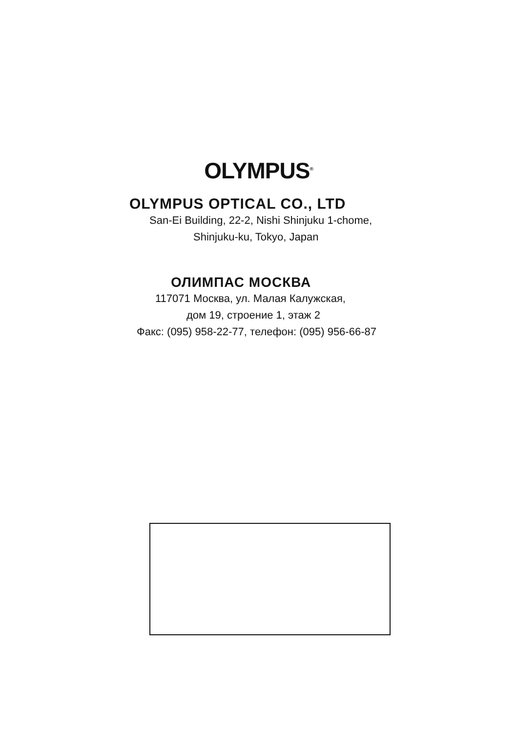OLYMPUS<sup>®</sup>
OLYMPUS OPTICAL CO., LTD
San-Ei Building, 22-2, Nishi Shinjuku 1-chome,
Shinjuku-ku, Tokyo, Japan
ОЛИМПАС МОСКВА
117071 Москва, ул. Малая Калужская,
дом 19, строение 1, этаж 2
Факс: (095) 958-22-77, телефон: (095) 956-66-87